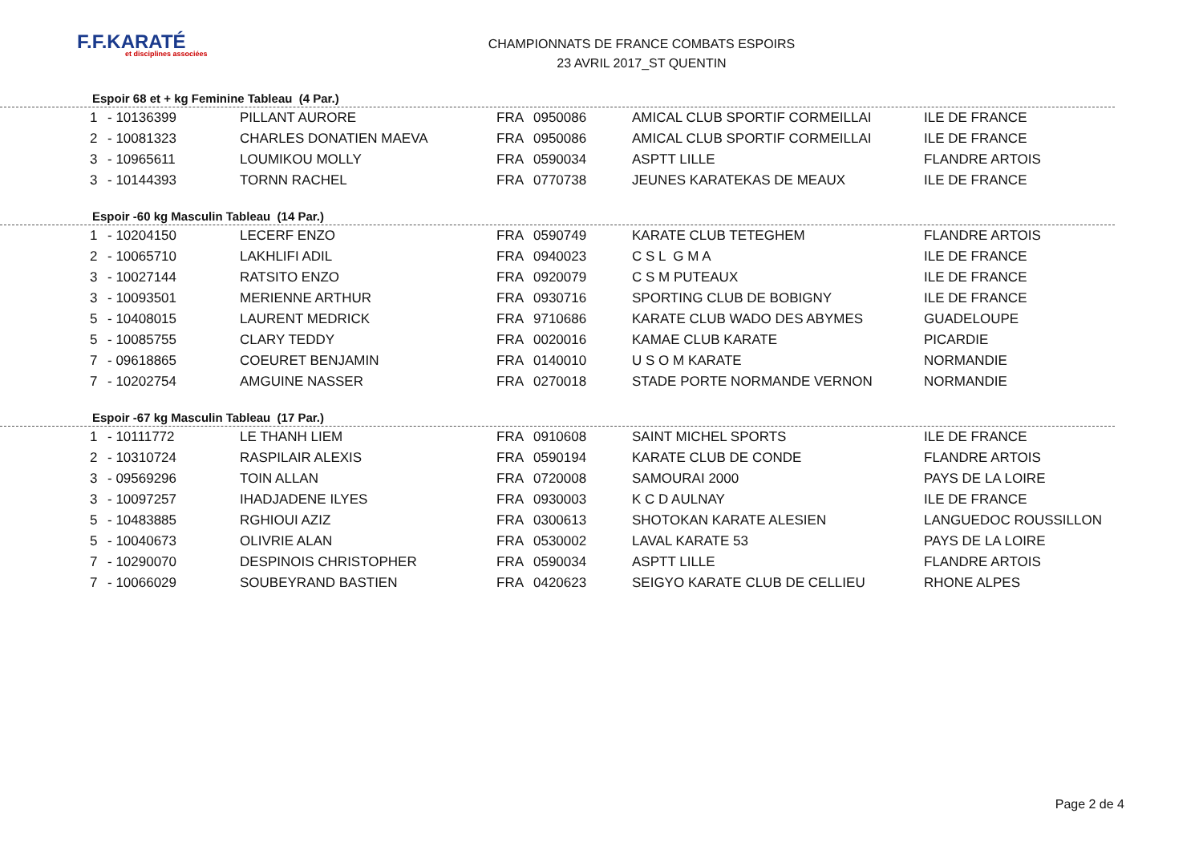F.F.KARATÉ
et disciplines associées
CHAMPIONNATS DE FRANCE COMBATS ESPOIRS
23 AVRIL 2017_ST QUENTIN
Espoir 68 et + kg Feminine Tableau (4 Par.)
| 1 | - 10136399 | PILLANT AURORE | FRA | 0950086 | AMICAL CLUB SPORTIF CORMEILLAI | ILE DE FRANCE |
| 2 | - 10081323 | CHARLES DONATIEN MAEVA | FRA | 0950086 | AMICAL CLUB SPORTIF CORMEILLAI | ILE DE FRANCE |
| 3 | - 10965611 | LOUMIKOU MOLLY | FRA | 0590034 | ASPTT LILLE | FLANDRE ARTOIS |
| 3 | - 10144393 | TORNN RACHEL | FRA | 0770738 | JEUNES KARATEKAS DE MEAUX | ILE DE FRANCE |
Espoir -60 kg Masculin Tableau (14 Par.)
| 1 | - 10204150 | LECERF ENZO | FRA | 0590749 | KARATE CLUB TETEGHEM | FLANDRE ARTOIS |
| 2 | - 10065710 | LAKHLIFI ADIL | FRA | 0940023 | C S L G M A | ILE DE FRANCE |
| 3 | - 10027144 | RATSITO ENZO | FRA | 0920079 | C S M PUTEAUX | ILE DE FRANCE |
| 3 | - 10093501 | MERIENNE ARTHUR | FRA | 0930716 | SPORTING CLUB DE BOBIGNY | ILE DE FRANCE |
| 5 | - 10408015 | LAURENT MEDRICK | FRA | 9710686 | KARATE CLUB WADO DES ABYMES | GUADELOUPE |
| 5 | - 10085755 | CLARY TEDDY | FRA | 0020016 | KAMAE CLUB KARATE | PICARDIE |
| 7 | - 09618865 | COEURET BENJAMIN | FRA | 0140010 | U S O M KARATE | NORMANDIE |
| 7 | - 10202754 | AMGUINE NASSER | FRA | 0270018 | STADE PORTE NORMANDE VERNON | NORMANDIE |
Espoir -67 kg Masculin Tableau (17 Par.)
| 1 | - 10111772 | LE THANH LIEM | FRA | 0910608 | SAINT MICHEL SPORTS | ILE DE FRANCE |
| 2 | - 10310724 | RASPILAIR ALEXIS | FRA | 0590194 | KARATE CLUB DE CONDE | FLANDRE ARTOIS |
| 3 | - 09569296 | TOIN ALLAN | FRA | 0720008 | SAMOURAI 2000 | PAYS DE LA LOIRE |
| 3 | - 10097257 | IHADJADENE ILYES | FRA | 0930003 | K C D AULNAY | ILE DE FRANCE |
| 5 | - 10483885 | RGHIOUI AZIZ | FRA | 0300613 | SHOTOKAN KARATE ALESIEN | LANGUEDOC ROUSSILLON |
| 5 | - 10040673 | OLIVRIE ALAN | FRA | 0530002 | LAVAL KARATE 53 | PAYS DE LA LOIRE |
| 7 | - 10290070 | DESPINOIS CHRISTOPHER | FRA | 0590034 | ASPTT LILLE | FLANDRE ARTOIS |
| 7 | - 10066029 | SOUBEYRAND BASTIEN | FRA | 0420623 | SEIGYO KARATE CLUB DE CELLIEU | RHONE ALPES |
Page 2 de 4